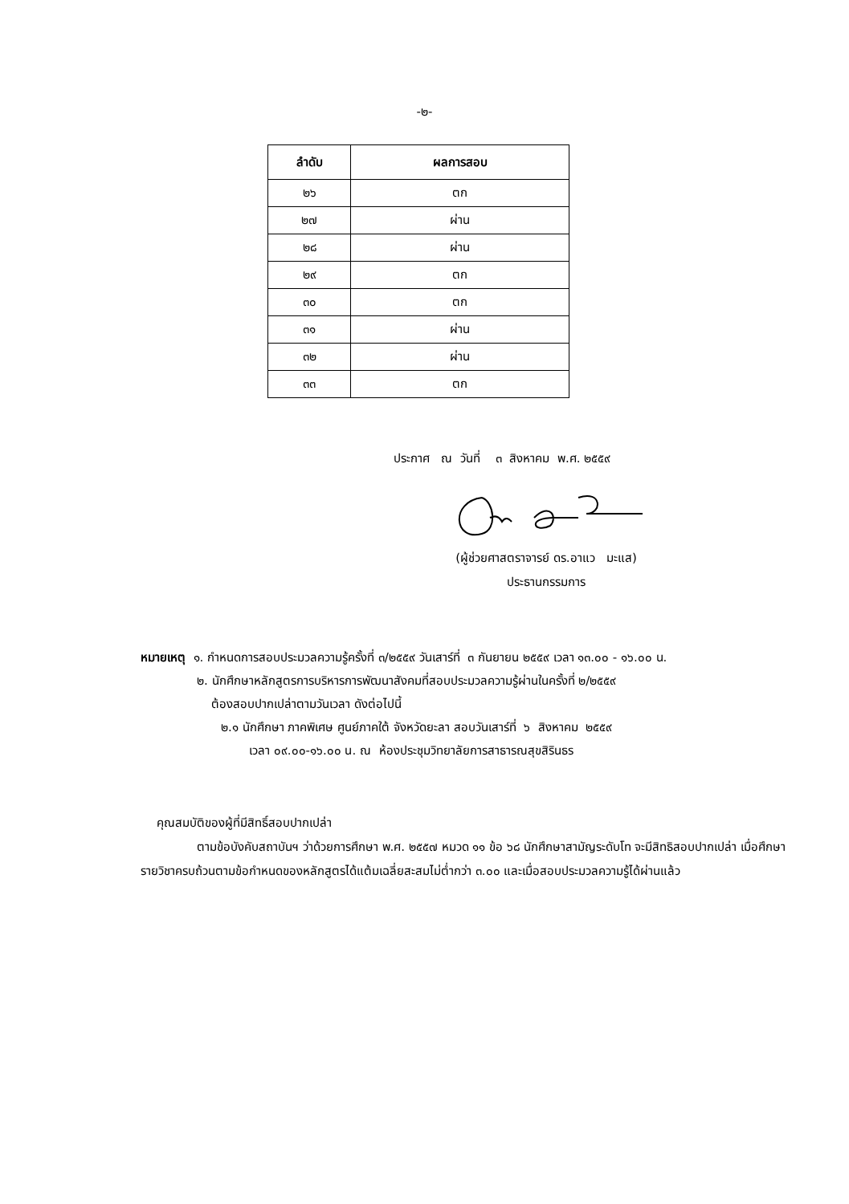-๒-
| ลำดับ | ผลการสอบ |
| --- | --- |
| ๒๖ | ตก |
| ๒๗ | ผ่าน |
| ๒๘ | ผ่าน |
| ๒๙ | ตก |
| ๓๐ | ตก |
| ๓๑ | ผ่าน |
| ๓๒ | ผ่าน |
| ๓๓ | ตก |
ประกาศ ณ วันที่ ๓ สิงหาคม พ.ศ. ๒๕๕๙
(ผู้ช่วยศาสตราจารย์ ดร.อาแว มะแส)
ประธานกรรมการ
หมายเหตุ ๑. กำหนดการสอบประมวลความรู้ครั้งที่ ๓/๒๕๕๙ วันเสาร์ที่ ๓ กันยายน ๒๕๕๙ เวลา ๑๓.๐๐ - ๑๖.๐๐ น.
๒. นักศึกษาหลักสูตรการบริหารการพัฒนาสังคมที่สอบประมวลความรู้ผ่านในครั้งที่ ๒/๒๕๕๙
ต้องสอบปากเปล่าตามวันเวลา ดังต่อไปนี้
๒.๑ นักศึกษา ภาคพิเศษ ศูนย์ภาคใต้ จังหวัดยะลา สอบวันเสาร์ที่ ๖ สิงหาคม ๒๕๕๙
เวลา ๐๙.๐๐-๑๖.๐๐ น. ณ ห้องประชุมวิทยาลัยการสาธารณสุขสิรินธร
คุณสมบัติของผู้ที่มีสิทธิ์สอบปากเปล่า
ตามข้อบังคับสถาบันฯ ว่าด้วยการศึกษา พ.ศ. ๒๕๕๗ หมวด ๑๑ ข้อ ๖๘ นักศึกษาสามัญระดับโท จะมีสิทธิสอบปากเปล่า เมื่อศึกษารายวิชาครบถ้วนตามข้อกำหนดของหลักสูตรได้แต้มเฉลี่ยสะสมไม่ต่ำกว่า ๓.๐๐ และเมื่อสอบประมวลความรู้ได้ผ่านแล้ว